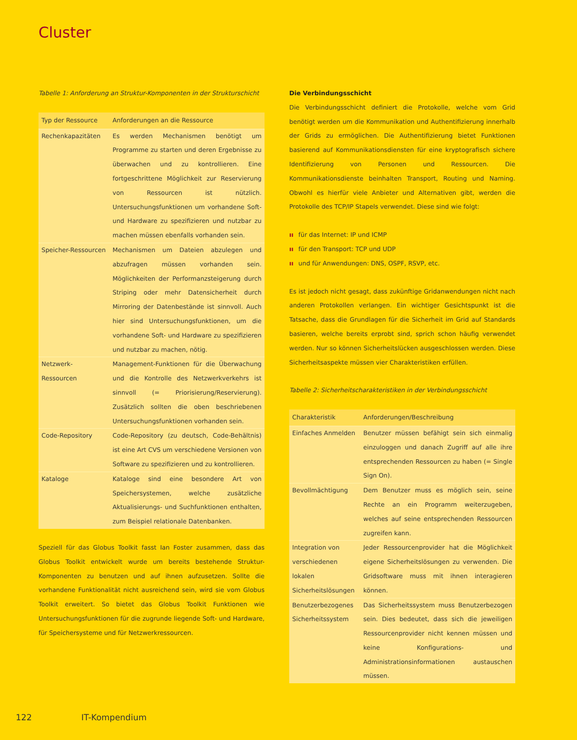Cluster
Tabelle 1: Anforderung an Struktur-Komponenten in der Strukturschicht
| Typ der Ressource | Anforderungen an die Ressource |
| --- | --- |
| Rechenkapazitäten | Es werden Mechanismen benötigt um Programme zu starten und deren Ergebnisse zu überwachen und zu kontrollieren. Eine fortgeschrittene Möglichkeit zur Reservierung von Ressourcen ist nützlich. Untersuchungsfunktionen um vorhandene Soft- und Hardware zu spezifizieren und nutzbar zu machen müssen ebenfalls vorhanden sein. |
| Speicher-Ressourcen | Mechanismen um Dateien abzulegen und abzufragen müssen vorhanden sein. Möglichkeiten der Performanzsteigerung durch Striping oder mehr Datensicherheit durch Mirroring der Datenbestände ist sinnvoll. Auch hier sind Untersuchungsfunktionen, um die vorhandene Soft- und Hardware zu spezifizieren und nutzbar zu machen, nötig. |
| Netzwerk-Ressourcen | Management-Funktionen für die Überwachung und die Kontrolle des Netzwerkverkehrs ist sinnvoll (= Priorisierung/Reservierung). Zusätzlich sollten die oben beschriebenen Untersuchungsfunktionen vorhanden sein. |
| Code-Repository | Code-Repository (zu deutsch, Code-Behältnis) ist eine Art CVS um verschiedene Versionen von Software zu spezifizieren und zu kontrollieren. |
| Kataloge | Kataloge sind eine besondere Art von Speichersystemen, welche zusätzliche Aktualisierungs- und Suchfunktionen enthalten, zum Beispiel relationale Datenbanken. |
Speziell für das Globus Toolkit fasst Ian Foster zusammen, dass das Globus Toolkit entwickelt wurde um bereits bestehende Struktur-Komponenten zu benutzen und auf ihnen aufzusetzen. Sollte die vorhandene Funktionalität nicht ausreichend sein, wird sie vom Globus Toolkit erweitert. So bietet das Globus Toolkit Funktionen wie Untersuchungsfunktionen für die zugrunde liegende Soft- und Hardware, für Speichersysteme und für Netzwerkressourcen.
Die Verbindungsschicht
Die Verbindungsschicht definiert die Protokolle, welche vom Grid benötigt werden um die Kommunikation und Authentifizierung innerhalb der Grids zu ermöglichen. Die Authentifizierung bietet Funktionen basierend auf Kommunikationsdiensten für eine kryptografisch sichere Identifizierung von Personen und Ressourcen. Die Kommunikationsdienste beinhalten Transport, Routing und Naming. Obwohl es hierfür viele Anbieter und Alternativen gibt, werden die Protokolle des TCP/IP Stapels verwendet. Diese sind wie folgt:
ıı für das Internet: IP und ICMP
ıı für den Transport: TCP und UDP
ıı und für Anwendungen: DNS, OSPF, RSVP, etc.
Es ist jedoch nicht gesagt, dass zukünftige Gridanwendungen nicht nach anderen Protokollen verlangen. Ein wichtiger Gesichtspunkt ist die Tatsache, dass die Grundlagen für die Sicherheit im Grid auf Standards basieren, welche bereits erprobt sind, sprich schon häufig verwendet werden. Nur so können Sicherheitslücken ausgeschlossen werden. Diese Sicherheitsaspekte müssen vier Charakteristiken erfüllen.
Tabelle 2: Sicherheitscharakteristiken in der Verbindungsschicht
| Charakteristik | Anforderungen/Beschreibung |
| --- | --- |
| Einfaches Anmelden | Benutzer müssen befähigt sein sich einmalig einzuloggen und danach Zugriff auf alle ihre entsprechenden Ressourcen zu haben (= Single Sign On). |
| Bevollmächtigung | Dem Benutzer muss es möglich sein, seine Rechte an ein Programm weiterzugeben, welches auf seine entsprechenden Ressourcen zugreifen kann. |
| Integration von verschiedenen lokalen Sicherheitslösungen | Jeder Ressourcenprovider hat die Möglichkeit eigene Sicherheitslösungen zu verwenden. Die Gridsoftware muss mit ihnen interagieren können. |
| Benutzerbezogenes Sicherheitssystem | Das Sicherheitssystem muss Benutzerbezogen sein. Dies bedeutet, dass sich die jeweiligen Ressourcenprovider nicht kennen müssen und keine Konfigurations- und Administrationsinformationen austauschen müssen. |
122 IT-Kompendium